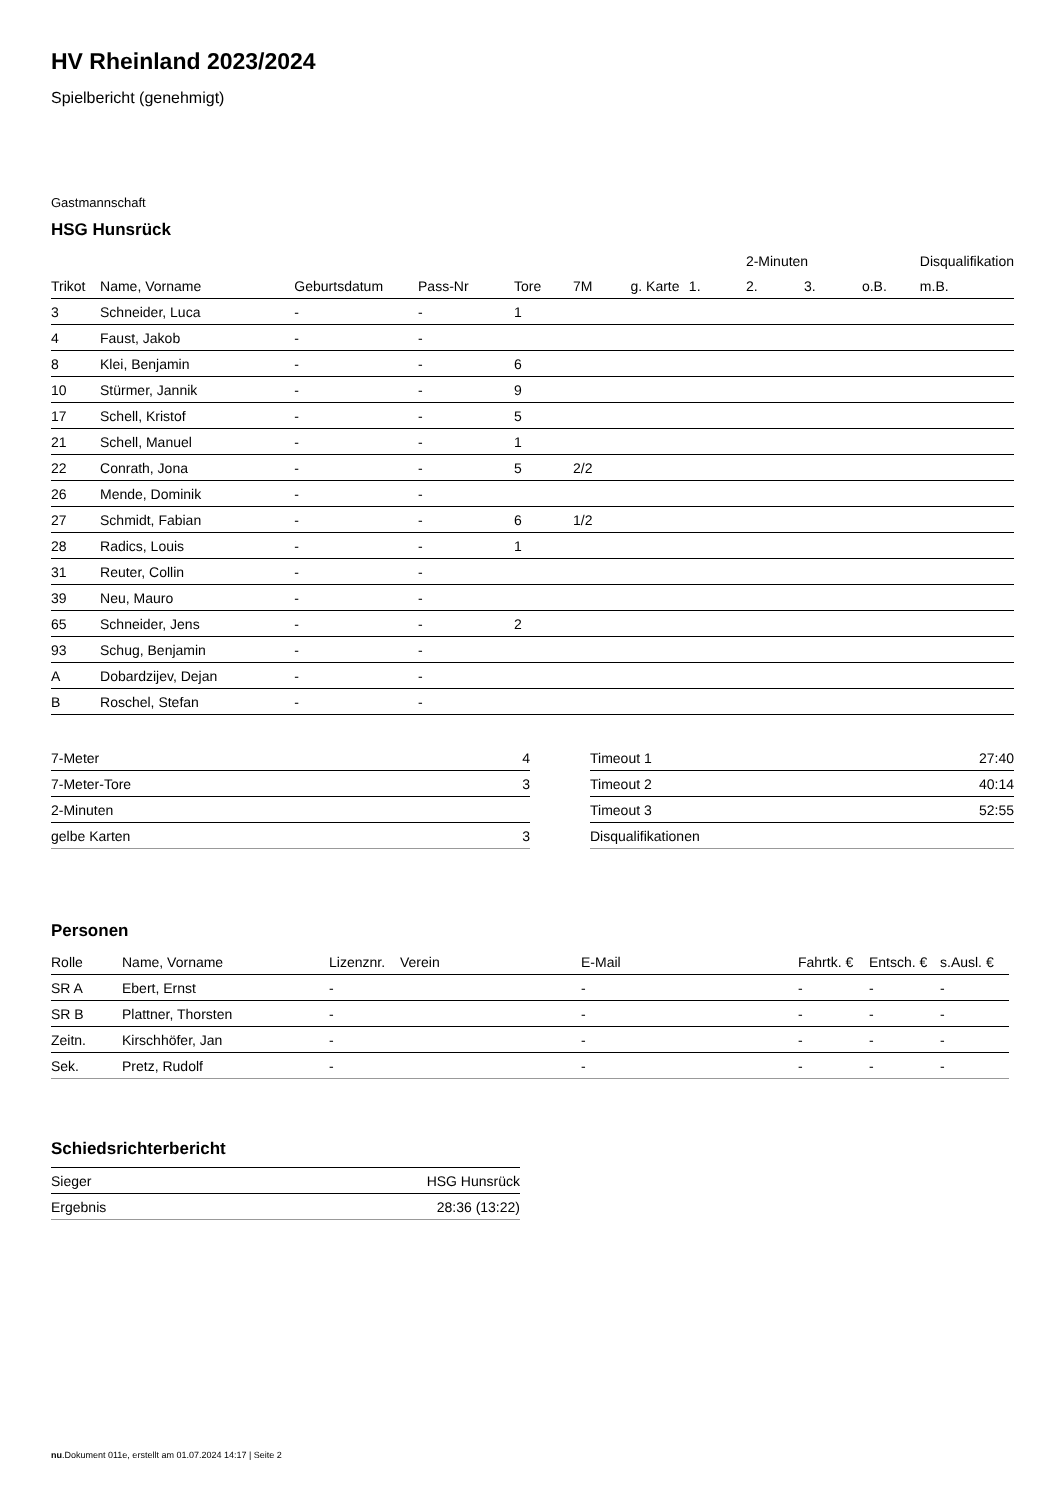HV Rheinland 2023/2024
Spielbericht (genehmigt)
Gastmannschaft
HSG Hunsrück
| | | | | | | | | 2-Minuten | | | Disqualifikation |
| --- | --- | --- | --- | --- | --- | --- | --- | --- | --- | --- | --- |
| Trikot | Name, Vorname | Geburtsdatum | Pass-Nr | Tore | 7M | g. Karte | 1. | 2. | 3. | o.B. | m.B. |
| 3 | Schneider, Luca | - | - | 1 | | | | | | | |
| 4 | Faust, Jakob | - | - | | | | | | | | |
| 8 | Klei, Benjamin | - | - | 6 | | | | | | | |
| 10 | Stürmer, Jannik | - | - | 9 | | | | | | | |
| 17 | Schell, Kristof | - | - | 5 | | | | | | | |
| 21 | Schell, Manuel | - | - | 1 | | | | | | | |
| 22 | Conrath, Jona | - | - | 5 | 2/2 | | | | | | |
| 26 | Mende, Dominik | - | - | | | | | | | | |
| 27 | Schmidt, Fabian | - | - | 6 | 1/2 | | | | | | |
| 28 | Radics, Louis | - | - | 1 | | | | | | | |
| 31 | Reuter, Collin | - | - | | | | | | | | |
| 39 | Neu, Mauro | - | - | | | | | | | | |
| 65 | Schneider, Jens | - | - | 2 | | | | | | | |
| 93 | Schug, Benjamin | - | - | | | | | | | | |
| A | Dobardzijev, Dejan | - | - | | | | | | | | |
| B | Roschel, Stefan | - | - | | | | | | | | |
| 7-Meter | 4 |
| 7-Meter-Tore | 3 |
| 2-Minuten | |
| gelbe Karten | 3 |
| Timeout 1 | 27:40 |
| Timeout 2 | 40:14 |
| Timeout 3 | 52:55 |
| Disqualifikationen | |
Personen
| Rolle | Name, Vorname | Lizenznr. | Verein | E-Mail | Fahrtk. € | Entsch. € | s.Ausl. € |
| --- | --- | --- | --- | --- | --- | --- | --- |
| SR A | Ebert, Ernst | - | | - | - | - | - |
| SR B | Plattner, Thorsten | - | | - | - | - | - |
| Zeitn. | Kirschhöfer, Jan | - | | - | - | - | - |
| Sek. | Pretz, Rudolf | - | | - | - | - | - |
Schiedsrichterbericht
| Sieger | HSG Hunsrück |
| Ergebnis | 28:36 (13:22) |
nu.Dokument 011e, erstellt am 01.07.2024 14:17 | Seite 2